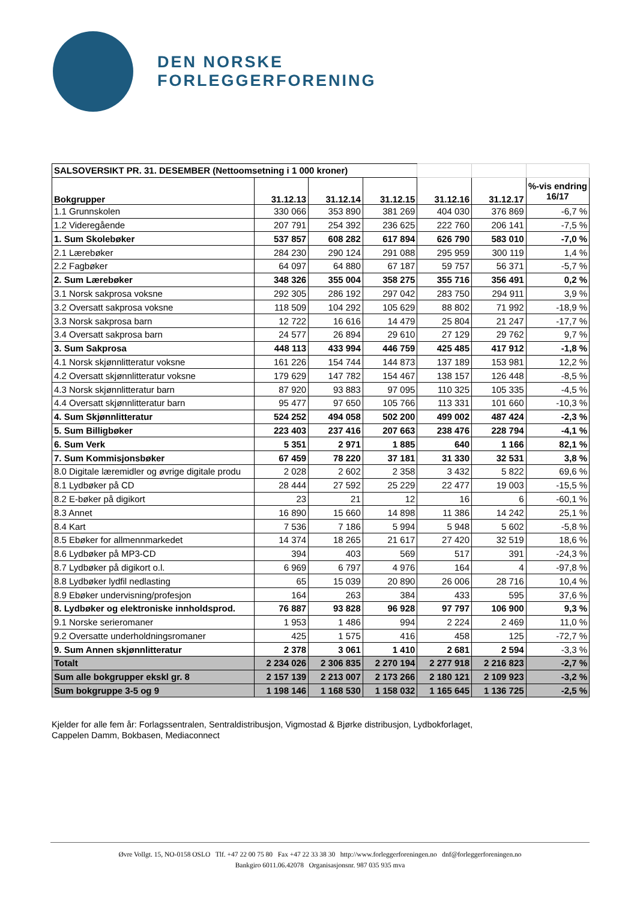DEN NORSKE
FORLEGGERFORENING
| SALSOVERSIKT PR. 31. DESEMBER (Nettoomsetning i 1 000 kroner) | | | | | | |
| Bokgrupper | 31.12.13 | 31.12.14 | 31.12.15 | 31.12.16 | 31.12.17 | %-vis endring 16/17 |
| 1.1 Grunnskolen | 330 066 | 353 890 | 381 269 | 404 030 | 376 869 | -6,7 % |
| 1.2 Videregående | 207 791 | 254 392 | 236 625 | 222 760 | 206 141 | -7,5 % |
| 1. Sum Skolebøker | 537 857 | 608 282 | 617 894 | 626 790 | 583 010 | -7,0 % |
| 2.1 Lærebøker | 284 230 | 290 124 | 291 088 | 295 959 | 300 119 | 1,4 % |
| 2.2 Fagbøker | 64 097 | 64 880 | 67 187 | 59 757 | 56 371 | -5,7 % |
| 2. Sum Lærebøker | 348 326 | 355 004 | 358 275 | 355 716 | 356 491 | 0,2 % |
| 3.1 Norsk sakprosa voksne | 292 305 | 286 192 | 297 042 | 283 750 | 294 911 | 3,9 % |
| 3.2 Oversatt sakprosa voksne | 118 509 | 104 292 | 105 629 | 88 802 | 71 992 | -18,9 % |
| 3.3 Norsk sakprosa barn | 12 722 | 16 616 | 14 479 | 25 804 | 21 247 | -17,7 % |
| 3.4 Oversatt sakprosa barn | 24 577 | 26 894 | 29 610 | 27 129 | 29 762 | 9,7 % |
| 3. Sum Sakprosa | 448 113 | 433 994 | 446 759 | 425 485 | 417 912 | -1,8 % |
| 4.1 Norsk skjønnlitteratur voksne | 161 226 | 154 744 | 144 873 | 137 189 | 153 981 | 12,2 % |
| 4.2 Oversatt skjønnlitteratur voksne | 179 629 | 147 782 | 154 467 | 138 157 | 126 448 | -8,5 % |
| 4.3 Norsk skjønnlitteratur barn | 87 920 | 93 883 | 97 095 | 110 325 | 105 335 | -4,5 % |
| 4.4 Oversatt skjønnlitteratur barn | 95 477 | 97 650 | 105 766 | 113 331 | 101 660 | -10,3 % |
| 4. Sum Skjønnlitteratur | 524 252 | 494 058 | 502 200 | 499 002 | 487 424 | -2,3 % |
| 5. Sum Billigbøker | 223 403 | 237 416 | 207 663 | 238 476 | 228 794 | -4,1 % |
| 6. Sum Verk | 5 351 | 2 971 | 1 885 | 640 | 1 166 | 82,1 % |
| 7. Sum Kommisjonsbøker | 67 459 | 78 220 | 37 181 | 31 330 | 32 531 | 3,8 % |
| 8.0 Digitale læremidler og øvrige digitale produ | 2 028 | 2 602 | 2 358 | 3 432 | 5 822 | 69,6 % |
| 8.1 Lydbøker på CD | 28 444 | 27 592 | 25 229 | 22 477 | 19 003 | -15,5 % |
| 8.2 E-bøker på digikort | 23 | 21 | 12 | 16 | 6 | -60,1 % |
| 8.3 Annet | 16 890 | 15 660 | 14 898 | 11 386 | 14 242 | 25,1 % |
| 8.4 Kart | 7 536 | 7 186 | 5 994 | 5 948 | 5 602 | -5,8 % |
| 8.5 Ebøker for allmennmarkedet | 14 374 | 18 265 | 21 617 | 27 420 | 32 519 | 18,6 % |
| 8.6 Lydbøker på MP3-CD | 394 | 403 | 569 | 517 | 391 | -24,3 % |
| 8.7 Lydbøker på digikort o.l. | 6 969 | 6 797 | 4 976 | 164 | 4 | -97,8 % |
| 8.8 Lydbøker lydfil nedlasting | 65 | 15 039 | 20 890 | 26 006 | 28 716 | 10,4 % |
| 8.9 Ebøker undervisning/profesjon | 164 | 263 | 384 | 433 | 595 | 37,6 % |
| 8. Lydbøker og elektroniske innholdsprod. | 76 887 | 93 828 | 96 928 | 97 797 | 106 900 | 9,3 % |
| 9.1 Norske serieromaner | 1 953 | 1 486 | 994 | 2 224 | 2 469 | 11,0 % |
| 9.2 Oversatte underholdningsromaner | 425 | 1 575 | 416 | 458 | 125 | -72,7 % |
| 9. Sum Annen skjønnlitteratur | 2 378 | 3 061 | 1 410 | 2 681 | 2 594 | -3,3 % |
| Totalt | 2 234 026 | 2 306 835 | 2 270 194 | 2 277 918 | 2 216 823 | -2,7 % |
| Sum alle bokgrupper ekskl gr. 8 | 2 157 139 | 2 213 007 | 2 173 266 | 2 180 121 | 2 109 923 | -3,2 % |
| Sum bokgruppe 3-5 og 9 | 1 198 146 | 1 168 530 | 1 158 032 | 1 165 645 | 1 136 725 | -2,5 % |
Kjelder for alle fem år: Forlagssentralen, Sentraldistribusjon, Vigmostad & Bjørke distribusjon, Lydbokforlaget,
Cappelen Damm, Bokbasen, Mediaconnect
Øvre Vollgt. 15, NO-0158 OSLO Tlf. +47 22 00 75 80 Fax +47 22 33 38 30 http://www.forleggerforeningen.no dnf@forleggerforeningen.no
Bankgiro 6011.06.42078 Organisasjonsnr. 987 035 935 mva